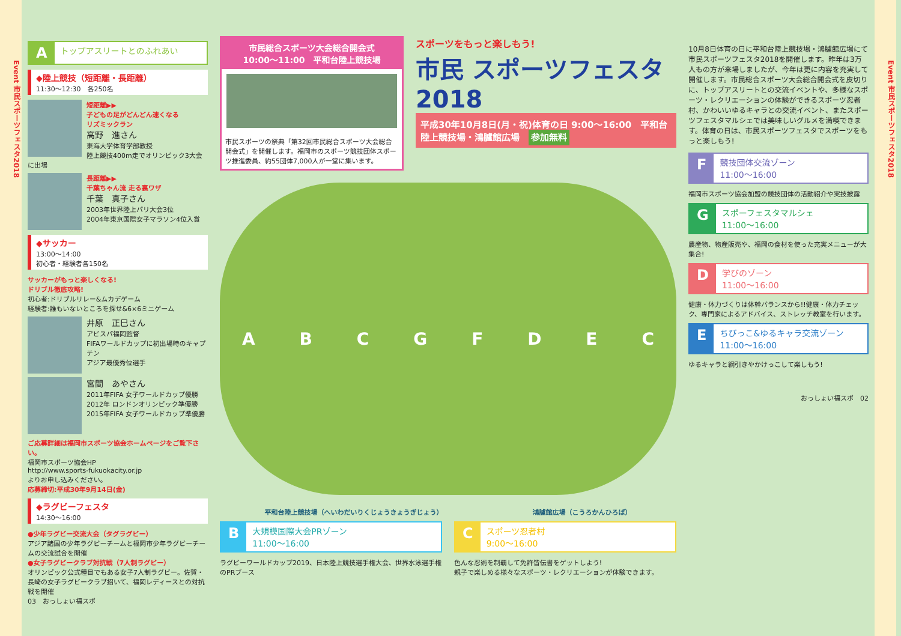Event 市民スポーツフェスタ2018
Aトップアスリートとのふれあい
◆陸上競技（短距離・長距離）
11:30〜12:30　各250名
短距離▶▶
子どもの足がどんどん速くなる
リズミックラン
高野　進さん
東海大学体育学部教授
陸上競技400m走でオリンピック3大会に出場
長距離▶▶
千葉ちゃん流 走る裏ワザ
千葉　真子さん
2003年世界陸上パリ大会3位
2004年東京国際女子マラソン4位入賞
◆サッカー
13:00〜14:00
初心者・経験者各150名
サッカーがもっと楽しくなる!
ドリブル徹底攻略!
初心者:ドリブルリレー&ムカデゲーム
経験者:誰もいないところを探せ&6×6ミニゲーム
井原　正巳さん
アビスパ福岡監督
FIFAワールドカップに初出場時のキャプテン
アジア最優秀位選手
宮間　あやさん
2011年FIFA 女子ワールドカップ優勝
2012年 ロンドンオリンピック準優勝
2015年FIFA 女子ワールドカップ準優勝
ご応募詳細は福岡市スポーツ協会ホームページをご覧下さい。
福岡市スポーツ協会HP
http://www.sports-fukuokacity.or.jp
よりお申し込みください。
応募締切:平成30年9月14日(金)
◆ラグビーフェスタ
14:30〜16:00
●少年ラグビー交流大会（タグラグビー）
アジア諸国の少年ラグビーチームと福岡市少年ラグビーチームの交流試合を開催
●女子ラグビークラブ対抗戦（7人制ラグビー）
オリンピック公式種目でもある女子7人制ラグビー。佐賀・長崎の女子ラグビークラブ招いて、福岡レディースとの対抗戦を開催
03　おっしょい福スポ
市民総合スポーツ大会総合開会式
10:00〜11:00　平和台陸上競技場
市民スポーツの祭典「第32回市民総合スポーツ大会総合開会式」を開催します。福岡市のスポーツ競技団体スポーツ推進委員、約55団体7,000人が一堂に集います。
スポーツをもっと楽しもう!
市民 スポーツフェスタ 2018
平成30年10月8日(月・祝)体育の日 9:00〜16:00　平和台陸上競技場・鴻臚館広場　参加無料
ABCGFDEC
平和台陸上競技場（へいわだいりくじょうきょうぎじょう） 鴻臚館広場（こうろかんひろば）
B大規模国際大会PRゾーン
11:00〜16:00
ラグビーワールドカップ2019、日本陸上競技選手権大会、世界水泳選手権のPRブース
Cスポーツ忍者村
9:00〜16:00
色んな忍術を制覇して免許皆伝書をゲットしよう!
親子で楽しめる様々なスポーツ・レクリエーションが体験できます。
10月8日体育の日に平和台陸上競技場・鴻臚館広場にて市民スポーツフェスタ2018を開催します。昨年は3万人もの方が来場しましたが、今年は更に内容を充実して開催します。市民総合スポーツ大会総合開会式を皮切りに、トップアスリートとの交流イベントや、多様なスポーツ・レクリエーションの体験ができるスポーツ忍者村、かわいいゆるキャラとの交流イベント、またスポーツフェスタマルシェでは美味しいグルメを満喫できます。体育の日は、市民スポーツフェスタでスポーツをもっと楽しもう!
F競技団体交流ゾーン
11:00〜16:00
福岡市スポーツ協会加盟の競技団体の活動紹介や実技披露
Gスポーフェスタマルシェ
11:00〜16:00
農産物、物産販売や、福岡の食材を使った充実メニューが大集合!
D学びのゾーン
11:00〜16:00
健康・体力づくりは体幹バランスから!!健康・体力チェック、専門家によるアドバイス、ストレッチ教室を行います。
Eちびっこ&ゆるキャラ交流ゾーン
11:00〜16:00
ゆるキャラと綱引きやかけっこして楽しもう!
おっしょい福スポ　02
Event 市民スポーツフェスタ2018